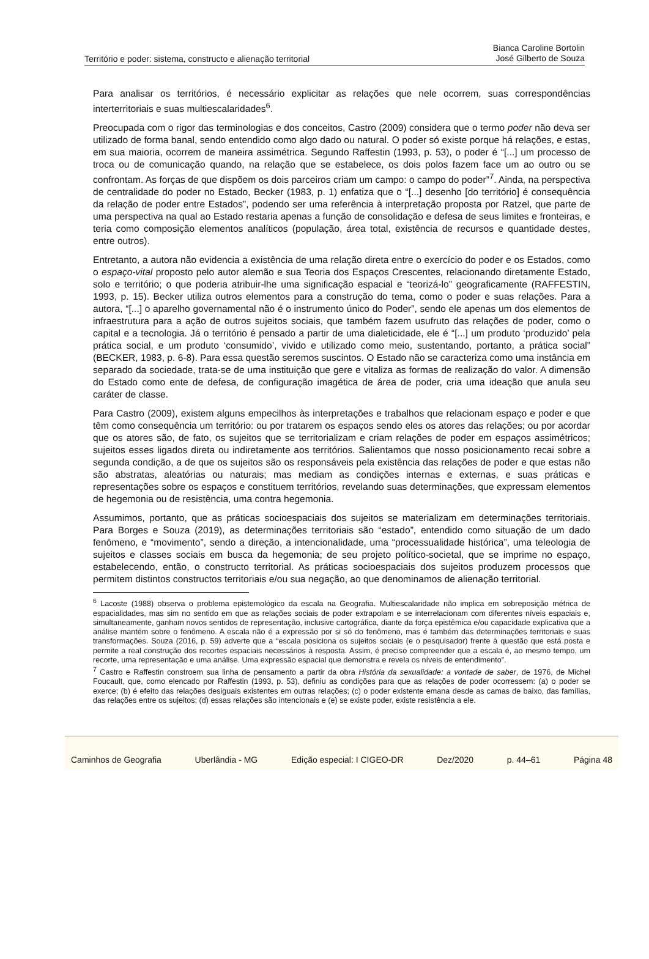Território e poder: sistema, constructo e alienação territorial
Bianca Caroline Bortolin
José Gilberto de Souza
Para analisar os territórios, é necessário explicitar as relações que nele ocorrem, suas correspondências interterritoriais e suas multiescalaridades<sup>6</sup>.
Preocupada com o rigor das terminologias e dos conceitos, Castro (2009) considera que o termo poder não deva ser utilizado de forma banal, sendo entendido como algo dado ou natural. O poder só existe porque há relações, e estas, em sua maioria, ocorrem de maneira assimétrica. Segundo Raffestin (1993, p. 53), o poder é “[...] um processo de troca ou de comunicação quando, na relação que se estabelece, os dois polos fazem face um ao outro ou se confrontam. As forças de que dispõem os dois parceiros criam um campo: o campo do poder”<sup>7</sup>. Ainda, na perspectiva de centralidade do poder no Estado, Becker (1983, p. 1) enfatiza que o “[...] desenho [do território] é consequência da relação de poder entre Estados”, podendo ser uma referência à interpretação proposta por Ratzel, que parte de uma perspectiva na qual ao Estado restaria apenas a função de consolidação e defesa de seus limites e fronteiras, e teria como composição elementos analíticos (população, área total, existência de recursos e quantidade destes, entre outros).
Entretanto, a autora não evidencia a existência de uma relação direta entre o exercício do poder e os Estados, como o espaço-vital proposto pelo autor alemão e sua Teoria dos Espaços Crescentes, relacionando diretamente Estado, solo e território; o que poderia atribuir-lhe uma significação espacial e “teorizá-lo” geograficamente (RAFFESTIN, 1993, p. 15). Becker utiliza outros elementos para a construção do tema, como o poder e suas relações. Para a autora, “[...] o aparelho governamental não é o instrumento único do Poder”, sendo ele apenas um dos elementos de infraestrutura para a ação de outros sujeitos sociais, que também fazem usufruto das relações de poder, como o capital e a tecnologia. Já o território é pensado a partir de uma dialeticidade, ele é “[...] um produto ‘produzido’ pela prática social, e um produto ‘consumido’, vivido e utilizado como meio, sustentando, portanto, a prática social” (BECKER, 1983, p. 6-8). Para essa questão seremos suscintos. O Estado não se caracteriza como uma instância em separado da sociedade, trata-se de uma instituição que gere e vitaliza as formas de realização do valor. A dimensão do Estado como ente de defesa, de configuração imagética de área de poder, cria uma ideação que anula seu caráter de classe.
Para Castro (2009), existem alguns empecilhos às interpretações e trabalhos que relacionam espaço e poder e que têm como consequência um território: ou por tratarem os espaços sendo eles os atores das relações; ou por acordar que os atores são, de fato, os sujeitos que se territorializam e criam relações de poder em espaços assimétricos; sujeitos esses ligados direta ou indiretamente aos territórios. Salientamos que nosso posicionamento recai sobre a segunda condição, a de que os sujeitos são os responsáveis pela existência das relações de poder e que estas não são abstratas, aleatórias ou naturais; mas mediam as condições internas e externas, e suas práticas e representações sobre os espaços e constituem territórios, revelando suas determinações, que expressam elementos de hegemonia ou de resistência, uma contra hegemonia.
Assumimos, portanto, que as práticas socioespaciais dos sujeitos se materializam em determinações territoriais. Para Borges e Souza (2019), as determinações territoriais são “estado”, entendido como situação de um dado fenômeno, e “movimento”, sendo a direção, a intencionalidade, uma “processualidade histórica”, uma teleologia de sujeitos e classes sociais em busca da hegemonia; de seu projeto político-societal, que se imprime no espaço, estabelecendo, então, o constructo territorial. As práticas socioespaciais dos sujeitos produzem processos que permitem distintos constructos territoriais e/ou sua negação, ao que denominamos de alienação territorial.
<sup>6</sup> Lacoste (1988) observa o problema epistemológico da escala na Geografia. Multiescalaridade não implica em sobreposição métrica de espacialidades, mas sim no sentido em que as relações sociais de poder extrapolam e se interrelacionam com diferentes níveis espaciais e, simultaneamente, ganham novos sentidos de representação, inclusive cartográfica, diante da força epistêmica e/ou capacidade explicativa que a análise mantém sobre o fenômeno. A escala não é a expressão por si só do fenômeno, mas é também das determinações territoriais e suas transformações. Souza (2016, p. 59) adverte que a “escala posiciona os sujeitos sociais (e o pesquisador) frente à questão que está posta e permite a real construção dos recortes espaciais necessários à resposta. Assim, é preciso compreender que a escala é, ao mesmo tempo, um recorte, uma representação e uma análise. Uma expressão espacial que demonstra e revela os níveis de entendimento”.
<sup>7</sup> Castro e Raffestin constroem sua linha de pensamento a partir da obra História da sexualidade: a vontade de saber, de 1976, de Michel Foucault, que, como elencado por Raffestin (1993, p. 53), definiu as condições para que as relações de poder ocorressem: (a) o poder se exerce; (b) é efeito das relações desiguais existentes em outras relações; (c) o poder existente emana desde as camas de baixo, das famílias, das relações entre os sujeitos; (d) essas relações são intencionais e (e) se existe poder, existe resistência a ele.
Caminhos de Geografia Uberlândia - MG Edição especial: I CIGEO-DR Dez/2020 p. 44–61 Página 48